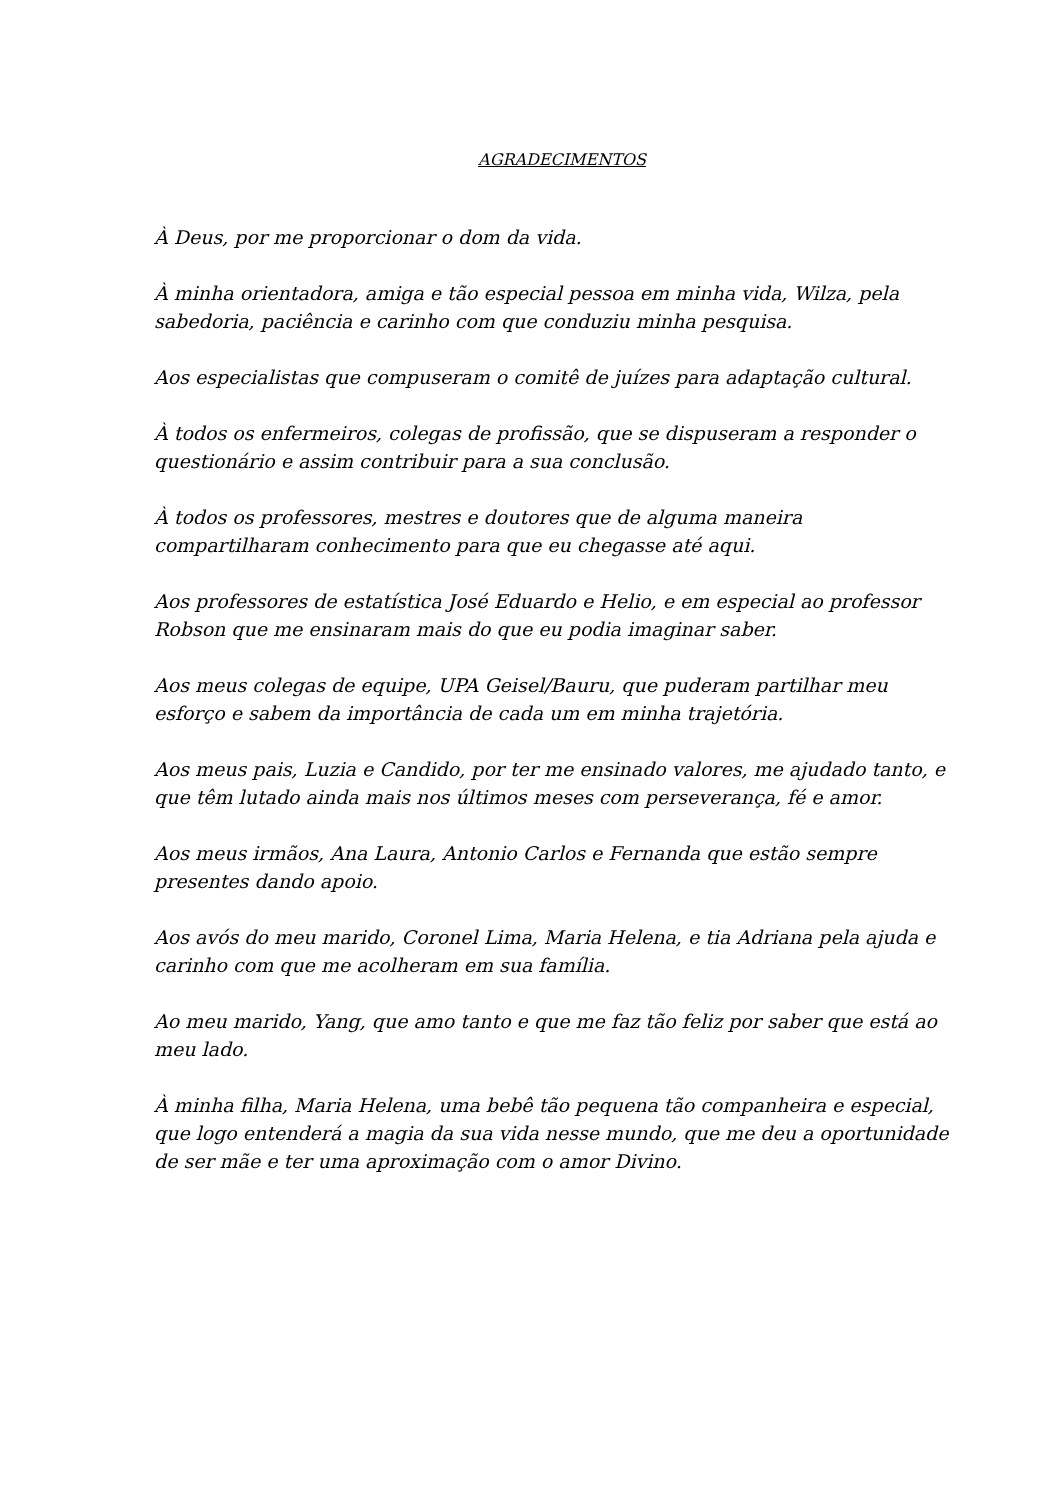AGRADECIMENTOS
À Deus, por me proporcionar o dom da vida.
À minha orientadora, amiga e tão especial pessoa em minha vida, Wilza, pela sabedoria, paciência e carinho com que conduziu minha pesquisa.
Aos especialistas que compuseram o comitê de juízes para adaptação cultural.
À todos os enfermeiros, colegas de profissão, que se dispuseram a responder o questionário e assim contribuir para a sua conclusão.
À todos os professores, mestres e doutores que de alguma maneira compartilharam conhecimento para que eu chegasse até aqui.
Aos professores de estatística José Eduardo e Helio, e em especial ao professor Robson que me ensinaram mais do que eu podia imaginar saber.
Aos meus colegas de equipe, UPA Geisel/Bauru, que puderam partilhar meu esforço e sabem da importância de cada um em minha trajetória.
Aos meus pais, Luzia e Candido, por ter me ensinado valores, me ajudado tanto, e que têm lutado ainda mais nos últimos meses com perseverança, fé e amor.
Aos meus irmãos, Ana Laura, Antonio Carlos e Fernanda que estão sempre presentes dando apoio.
Aos avós do meu marido, Coronel Lima, Maria Helena, e tia Adriana pela ajuda e carinho com que me acolheram em sua família.
Ao meu marido, Yang, que amo tanto e que me faz tão feliz por saber que está ao meu lado.
À minha filha, Maria Helena, uma bebê tão pequena tão companheira e especial, que logo entenderá a magia da sua vida nesse mundo, que me deu a oportunidade de ser mãe e ter uma aproximação com o amor Divino.